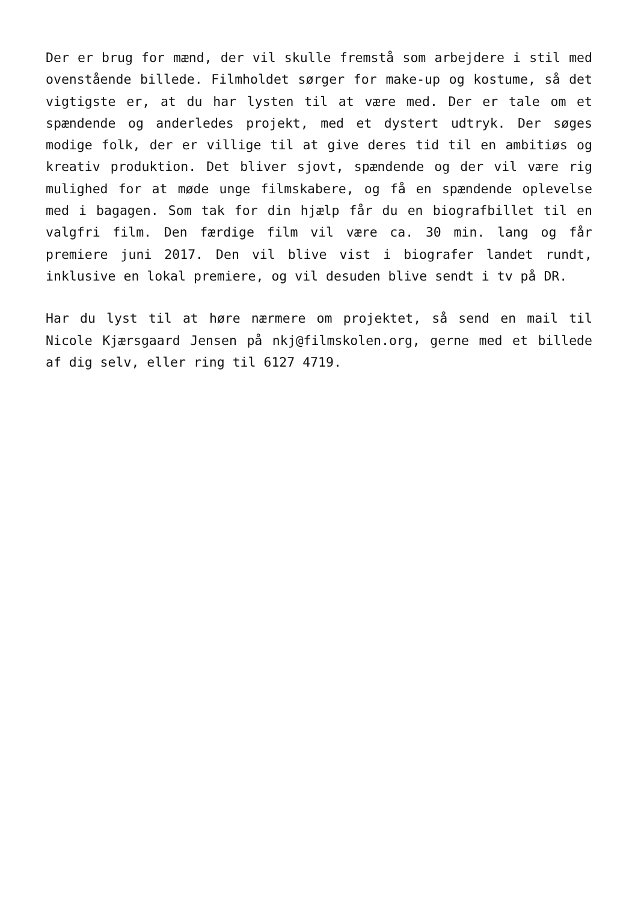Der er brug for mænd, der vil skulle fremstå som arbejdere i stil med ovenstående billede. Filmholdet sørger for make-up og kostume, så det vigtigste er, at du har lysten til at være med. Der er tale om et spændende og anderledes projekt, med et dystert udtryk. Der søges modige folk, der er villige til at give deres tid til en ambitiøs og kreativ produktion. Det bliver sjovt, spændende og der vil være rig mulighed for at møde unge filmskabere, og få en spændende oplevelse med i bagagen. Som tak for din hjælp får du en biografbillet til en valgfri film. Den færdige film vil være ca. 30 min. lang og får premiere juni 2017. Den vil blive vist i biografer landet rundt, inklusive en lokal premiere, og vil desuden blive sendt i tv på DR.
Har du lyst til at høre nærmere om projektet, så send en mail til Nicole Kjærsgaard Jensen på nkj@filmskolen.org, gerne med et billede af dig selv, eller ring til 6127 4719.